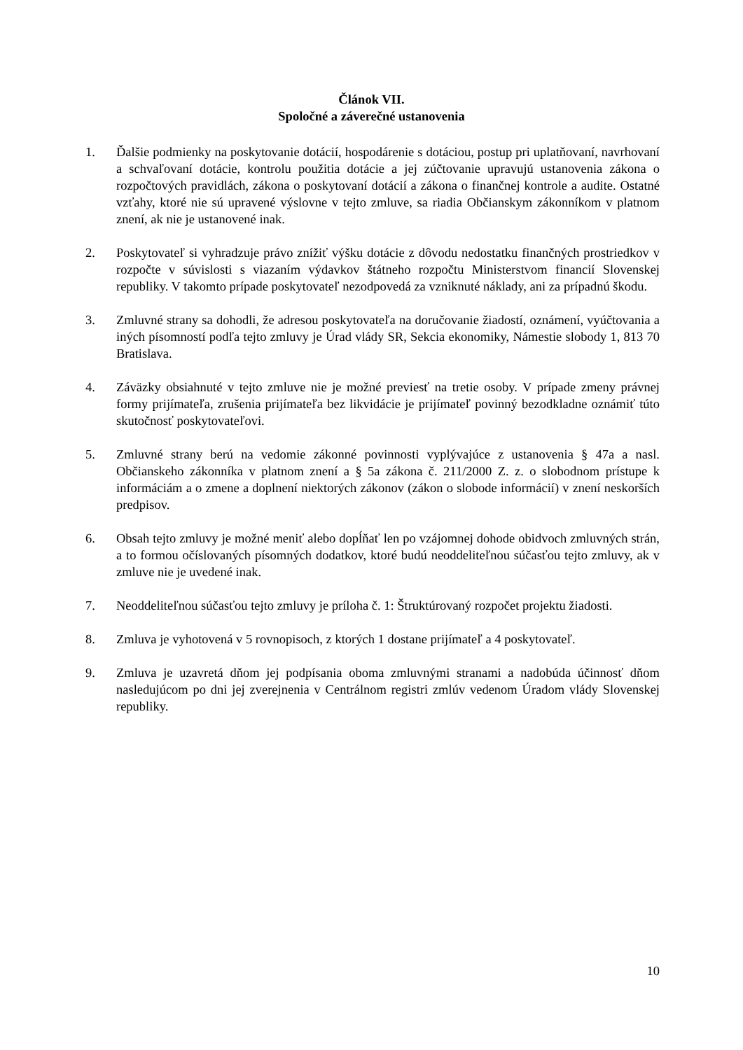Článok VII.
Spoločné a záverečné ustanovenia
1. Ďalšie podmienky na poskytovanie dotácií, hospodárenie s dotáciou, postup pri uplatňovaní, navrhovaní a schvaľovaní dotácie, kontrolu použitia dotácie a jej zúčtovanie upravujú ustanovenia zákona o rozpočtových pravidlách, zákona o poskytovaní dotácií a zákona o finančnej kontrole a audite. Ostatné vzťahy, ktoré nie sú upravené výslovne v tejto zmluve, sa riadia Občianskym zákonníkom v platnom znení, ak nie je ustanovené inak.
2. Poskytovateľ si vyhradzuje právo znížiť výšku dotácie z dôvodu nedostatku finančných prostriedkov v rozpočte v súvislosti s viazaním výdavkov štátneho rozpočtu Ministerstvom financií Slovenskej republiky. V takomto prípade poskytovateľ nezodpovedá za vzniknuté náklady, ani za prípadnú škodu.
3. Zmluvné strany sa dohodli, že adresou poskytovateľa na doručovanie žiadostí, oznámení, vyúčtovania a iných písomností podľa tejto zmluvy je Úrad vlády SR, Sekcia ekonomiky, Námestie slobody 1, 813 70 Bratislava.
4. Záväzky obsiahnuté v tejto zmluve nie je možné previesť na tretie osoby. V prípade zmeny právnej formy prijímateľa, zrušenia prijímateľa bez likvidácie je prijímateľ povinný bezodkladne oznámiť túto skutočnosť poskytovateľovi.
5. Zmluvné strany berú na vedomie zákonné povinnosti vyplývajúce z ustanovenia § 47a a nasl. Občianskeho zákonníka v platnom znení a § 5a zákona č. 211/2000 Z. z. o slobodnom prístupe k informáciám a o zmene a doplnení niektorých zákonov (zákon o slobode informácií) v znení neskorších predpisov.
6. Obsah tejto zmluvy je možné meniť alebo dopĺňať len po vzájomnej dohode obidvoch zmluvných strán, a to formou očíslovaných písomných dodatkov, ktoré budú neoddeliteľnou súčasťou tejto zmluvy, ak v zmluve nie je uvedené inak.
7. Neoddeliteľnou súčasťou tejto zmluvy je príloha č. 1: Štruktúrovaný rozpočet projektu žiadosti.
8. Zmluva je vyhotovená v 5 rovnopisoch, z ktorých 1 dostane prijímateľ a 4 poskytovateľ.
9. Zmluva je uzavretá dňom jej podpísania oboma zmluvnými stranami a nadobúda účinnosť dňom nasledujúcom po dni jej zverejnenia v Centrálnom registri zmlúv vedenom Úradom vlády Slovenskej republiky.
10